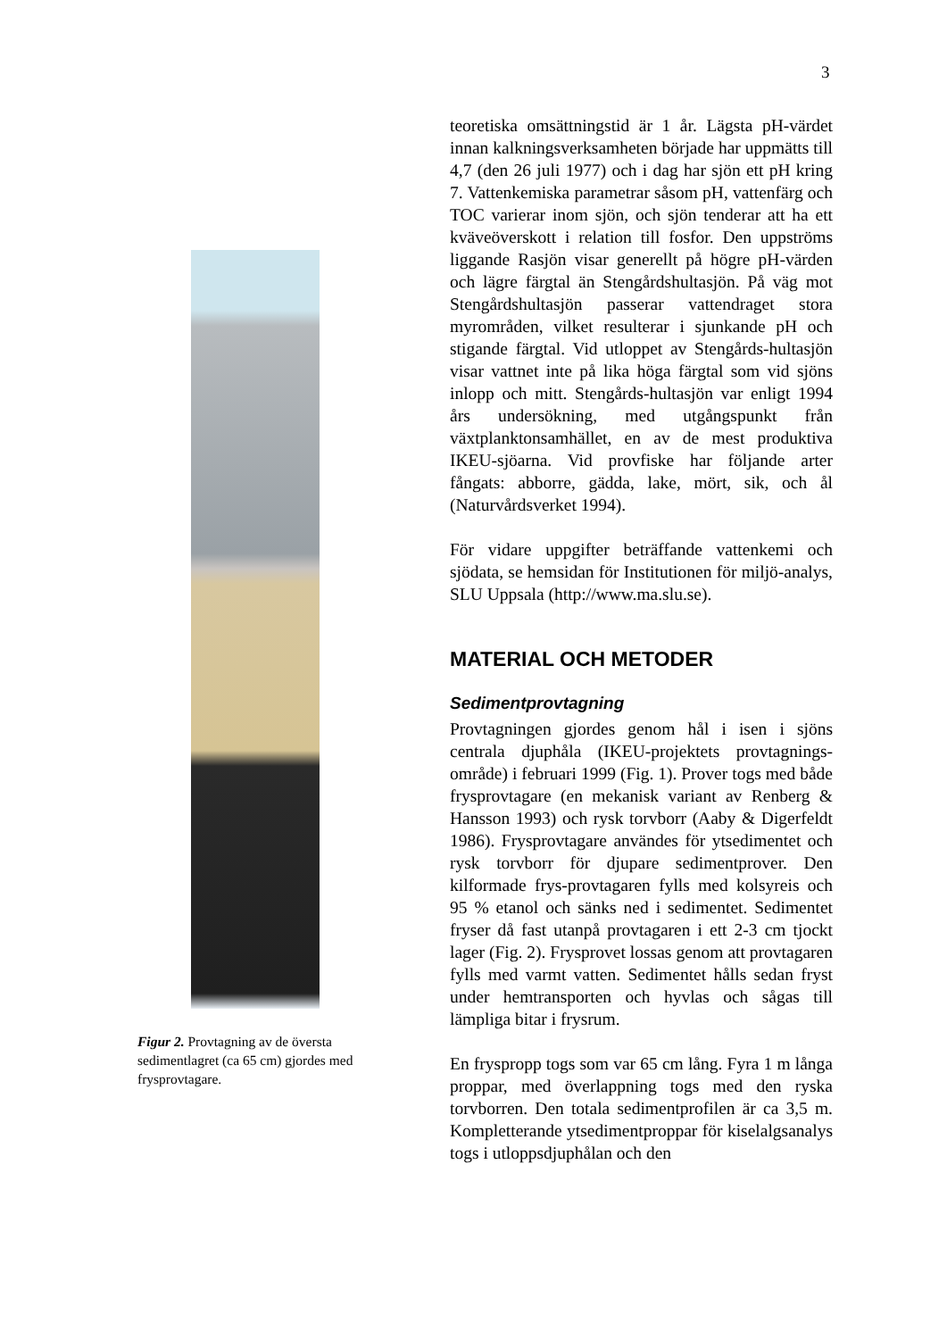3
Figur 2. Provtagning av de översta sedimentlagret (ca 65 cm) gjordes med frysprovtagare.
teoretiska omsättningstid är 1 år. Lägsta pH-värdet innan kalkningsverksamheten började har uppmätts till 4,7 (den 26 juli 1977) och i dag har sjön ett pH kring 7. Vattenkemiska parametrar såsom pH, vattenfärg och TOC varierar inom sjön, och sjön tenderar att ha ett kväveöverskott i relation till fosfor. Den uppströms liggande Rasjön visar generellt på högre pH-värden och lägre färgtal än Stengårdshultasjön. På väg mot Stengårdshultasjön passerar vattendraget stora myrområden, vilket resulterar i sjunkande pH och stigande färgtal. Vid utloppet av Stengårds-hultasjön visar vattnet inte på lika höga färgtal som vid sjöns inlopp och mitt. Stengårds-hultasjön var enligt 1994 års undersökning, med utgångspunkt från växtplanktonsamhället, en av de mest produktiva IKEU-sjöarna. Vid provfiske har följande arter fångats: abborre, gädda, lake, mört, sik, och ål (Naturvårdsverket 1994).
För vidare uppgifter beträffande vattenkemi och sjödata, se hemsidan för Institutionen för miljö-analys, SLU Uppsala (http://www.ma.slu.se).
MATERIAL OCH METODER
Sedimentprovtagning
Provtagningen gjordes genom hål i isen i sjöns centrala djuphåla (IKEU-projektets provtagnings-område) i februari 1999 (Fig. 1). Prover togs med både frysprovtagare (en mekanisk variant av Renberg & Hansson 1993) och rysk torvborr (Aaby & Digerfeldt 1986). Frysprovtagare användes för ytsedimentet och rysk torvborr för djupare sedimentprover. Den kilformade frys-provtagaren fylls med kolsyreis och 95 % etanol och sänks ned i sedimentet. Sedimentet fryser då fast utanpå provtagaren i ett 2-3 cm tjockt lager (Fig. 2). Frysprovet lossas genom att provtagaren fylls med varmt vatten. Sedimentet hålls sedan fryst under hemtransporten och hyvlas och sågas till lämpliga bitar i frysrum.
En fryspropp togs som var 65 cm lång. Fyra 1 m långa proppar, med överlappning togs med den ryska torvborren. Den totala sedimentprofilen är ca 3,5 m. Kompletterande ytsedimentproppar för kiselalgsanalys togs i utloppsdjuphålan och den